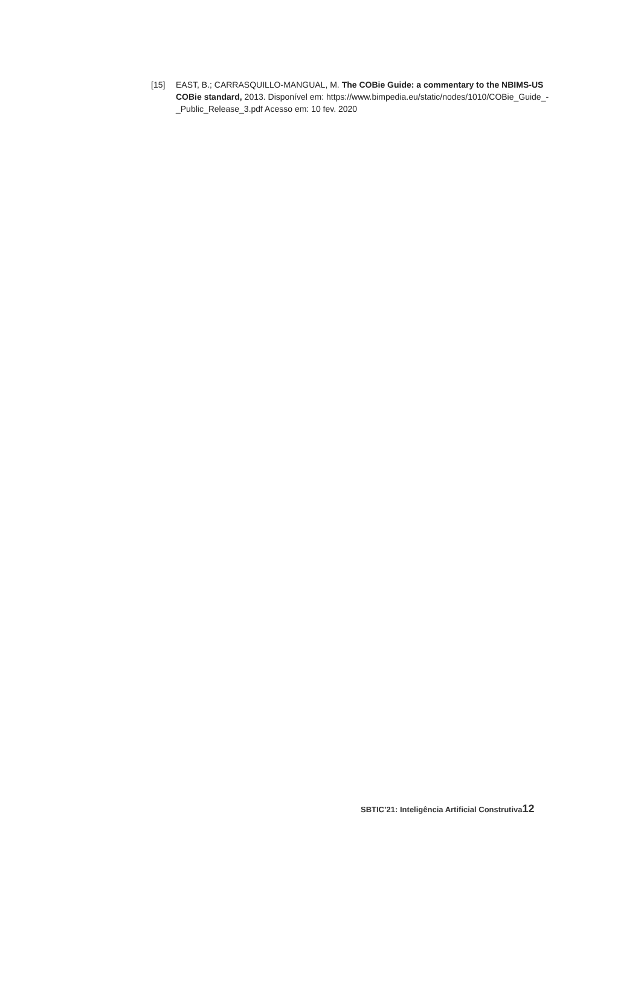[15] EAST, B.; CARRASQUILLO-MANGUAL, M. The COBie Guide: a commentary to the NBIMS-US COBie standard, 2013. Disponível em: https://www.bimpedia.eu/static/nodes/1010/COBie_Guide_-_Public_Release_3.pdf Acesso em: 10 fev. 2020
SBTIC’21: Inteligência Artificial Construtiva12